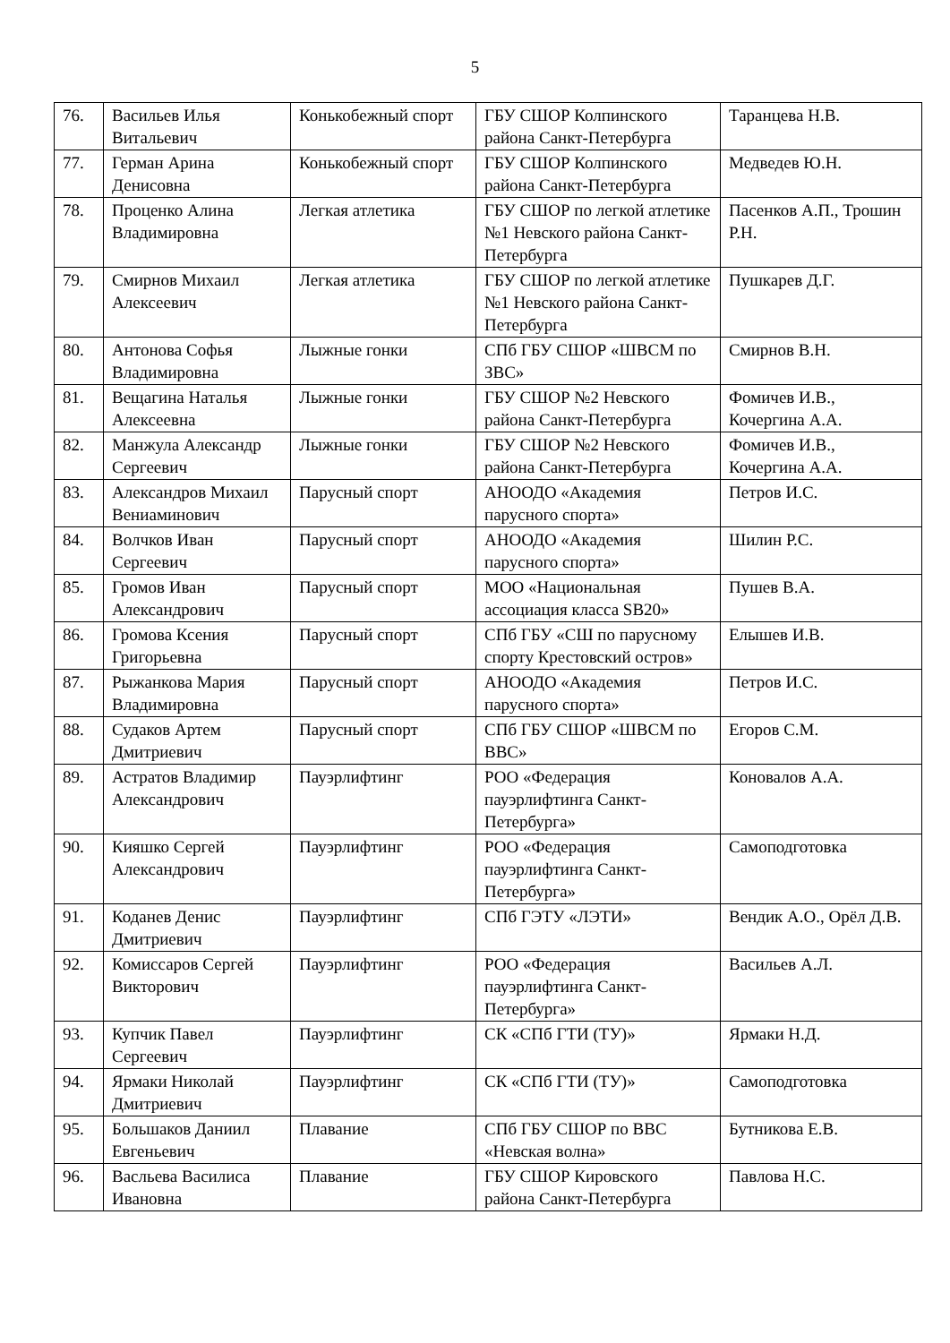5
| 76. | Васильев Илья Витальевич | Конькобежный спорт | ГБУ СШОР Колпинского района Санкт-Петербурга | Таранцева Н.В. |
| 77. | Герман Арина Денисовна | Конькобежный спорт | ГБУ СШОР Колпинского района Санкт-Петербурга | Медведев Ю.Н. |
| 78. | Проценко Алина Владимировна | Легкая атлетика | ГБУ СШОР по легкой атлетике №1 Невского района Санкт-Петербурга | Пасенков А.П., Трошин Р.Н. |
| 79. | Смирнов Михаил Алексеевич | Легкая атлетика | ГБУ СШОР по легкой атлетике №1 Невского района Санкт-Петербурга | Пушкарев Д.Г. |
| 80. | Антонова Софья Владимировна | Лыжные гонки | СПб ГБУ СШОР «ШВСМ по ЗВС» | Смирнов В.Н. |
| 81. | Вещагина Наталья Алексеевна | Лыжные гонки | ГБУ СШОР №2 Невского района Санкт-Петербурга | Фомичев И.В., Кочергина А.А. |
| 82. | Манжула Александр Сергеевич | Лыжные гонки | ГБУ СШОР №2 Невского района Санкт-Петербурга | Фомичев И.В., Кочергина А.А. |
| 83. | Александров Михаил Вениаминович | Парусный спорт | АНООДО «Академия парусного спорта» | Петров И.С. |
| 84. | Волчков Иван Сергеевич | Парусный спорт | АНООДО «Академия парусного спорта» | Шилин Р.С. |
| 85. | Громов Иван Александрович | Парусный спорт | МОО «Национальная ассоциация класса SB20» | Пушев В.А. |
| 86. | Громова Ксения Григорьевна | Парусный спорт | СПб ГБУ «СШ по парусному спорту Крестовский остров» | Елышев И.В. |
| 87. | Рыжанкова Мария Владимировна | Парусный спорт | АНООДО «Академия парусного спорта» | Петров И.С. |
| 88. | Судаков Артем Дмитриевич | Парусный спорт | СПб ГБУ СШОР «ШВСМ по ВВС» | Егоров С.М. |
| 89. | Астратов Владимир Александрович | Пауэрлифтинг | РОО «Федерация пауэрлифтинга Санкт-Петербурга» | Коновалов А.А. |
| 90. | Кияшко Сергей Александрович | Пауэрлифтинг | РОО «Федерация пауэрлифтинга Санкт-Петербурга» | Самоподготовка |
| 91. | Коданев Денис Дмитриевич | Пауэрлифтинг | СПб ГЭТУ «ЛЭТИ» | Вендик А.О., Орёл Д.В. |
| 92. | Комиссаров Сергей Викторович | Пауэрлифтинг | РОО «Федерация пауэрлифтинга Санкт-Петербурга» | Васильев А.Л. |
| 93. | Купчик Павел Сергеевич | Пауэрлифтинг | СК «СПб ГТИ (ТУ)» | Ярмаки Н.Д. |
| 94. | Ярмаки Николай Дмитриевич | Пауэрлифтинг | СК «СПб ГТИ (ТУ)» | Самоподготовка |
| 95. | Большаков Даниил Евгеньевич | Плавание | СПб ГБУ СШОР по ВВС «Невская волна» | Бутникова Е.В. |
| 96. | Васльева Василиса Ивановна | Плавание | ГБУ СШОР Кировского района Санкт-Петербурга | Павлова Н.С. |